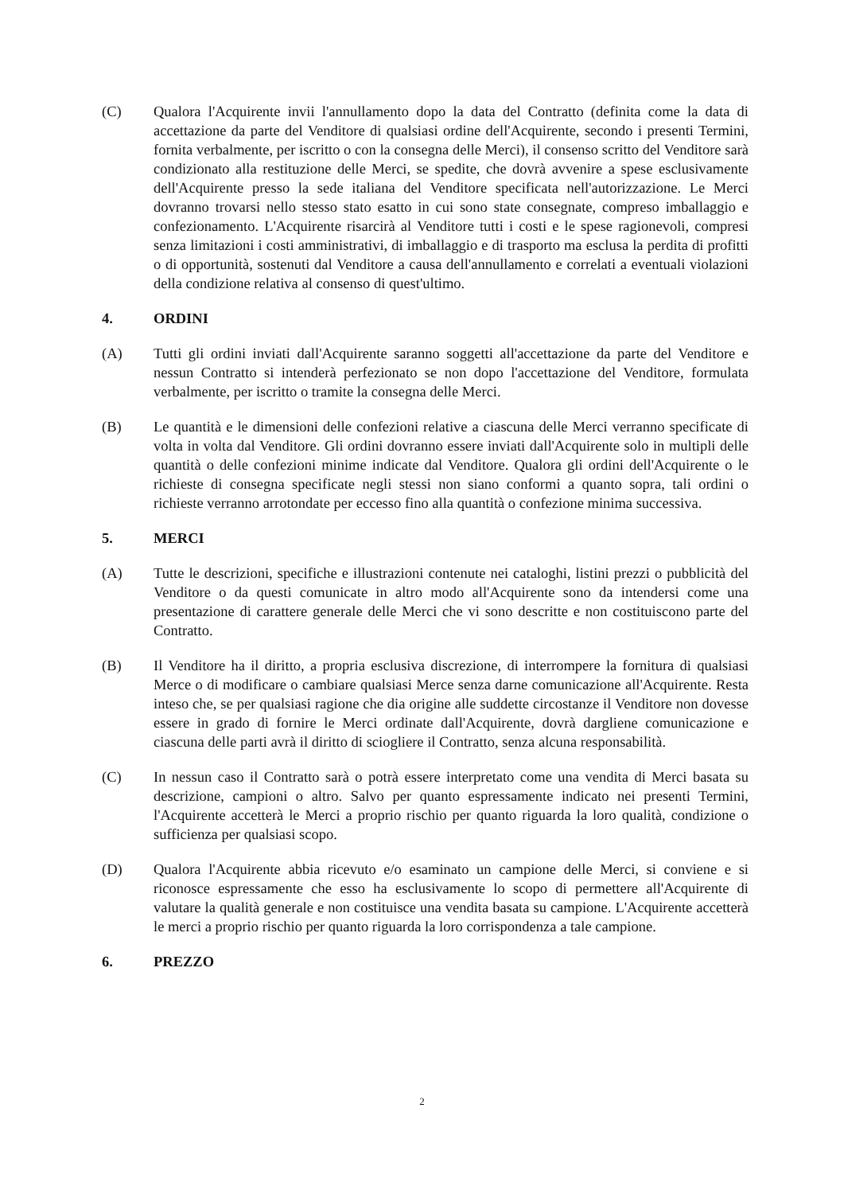(C) Qualora l'Acquirente invii l'annullamento dopo la data del Contratto (definita come la data di accettazione da parte del Venditore di qualsiasi ordine dell'Acquirente, secondo i presenti Termini, fornita verbalmente, per iscritto o con la consegna delle Merci), il consenso scritto del Venditore sarà condizionato alla restituzione delle Merci, se spedite, che dovrà avvenire a spese esclusivamente dell'Acquirente presso la sede italiana del Venditore specificata nell'autorizzazione. Le Merci dovranno trovarsi nello stesso stato esatto in cui sono state consegnate, compreso imballaggio e confezionamento. L'Acquirente risarcirà al Venditore tutti i costi e le spese ragionevoli, compresi senza limitazioni i costi amministrativi, di imballaggio e di trasporto ma esclusa la perdita di profitti o di opportunità, sostenuti dal Venditore a causa dell'annullamento e correlati a eventuali violazioni della condizione relativa al consenso di quest'ultimo.
4. ORDINI
(A) Tutti gli ordini inviati dall'Acquirente saranno soggetti all'accettazione da parte del Venditore e nessun Contratto si intenderà perfezionato se non dopo l'accettazione del Venditore, formulata verbalmente, per iscritto o tramite la consegna delle Merci.
(B) Le quantità e le dimensioni delle confezioni relative a ciascuna delle Merci verranno specificate di volta in volta dal Venditore. Gli ordini dovranno essere inviati dall'Acquirente solo in multipli delle quantità o delle confezioni minime indicate dal Venditore. Qualora gli ordini dell'Acquirente o le richieste di consegna specificate negli stessi non siano conformi a quanto sopra, tali ordini o richieste verranno arrotondate per eccesso fino alla quantità o confezione minima successiva.
5. MERCI
(A) Tutte le descrizioni, specifiche e illustrazioni contenute nei cataloghi, listini prezzi o pubblicità del Venditore o da questi comunicate in altro modo all'Acquirente sono da intendersi come una presentazione di carattere generale delle Merci che vi sono descritte e non costituiscono parte del Contratto.
(B) Il Venditore ha il diritto, a propria esclusiva discrezione, di interrompere la fornitura di qualsiasi Merce o di modificare o cambiare qualsiasi Merce senza darne comunicazione all'Acquirente. Resta inteso che, se per qualsiasi ragione che dia origine alle suddette circostanze il Venditore non dovesse essere in grado di fornire le Merci ordinate dall'Acquirente, dovrà dargliene comunicazione e ciascuna delle parti avrà il diritto di sciogliere il Contratto, senza alcuna responsabilità.
(C) In nessun caso il Contratto sarà o potrà essere interpretato come una vendita di Merci basata su descrizione, campioni o altro. Salvo per quanto espressamente indicato nei presenti Termini, l'Acquirente accetterà le Merci a proprio rischio per quanto riguarda la loro qualità, condizione o sufficienza per qualsiasi scopo.
(D) Qualora l'Acquirente abbia ricevuto e/o esaminato un campione delle Merci, si conviene e si riconosce espressamente che esso ha esclusivamente lo scopo di permettere all'Acquirente di valutare la qualità generale e non costituisce una vendita basata su campione. L'Acquirente accetterà le merci a proprio rischio per quanto riguarda la loro corrispondenza a tale campione.
6. PREZZO
2